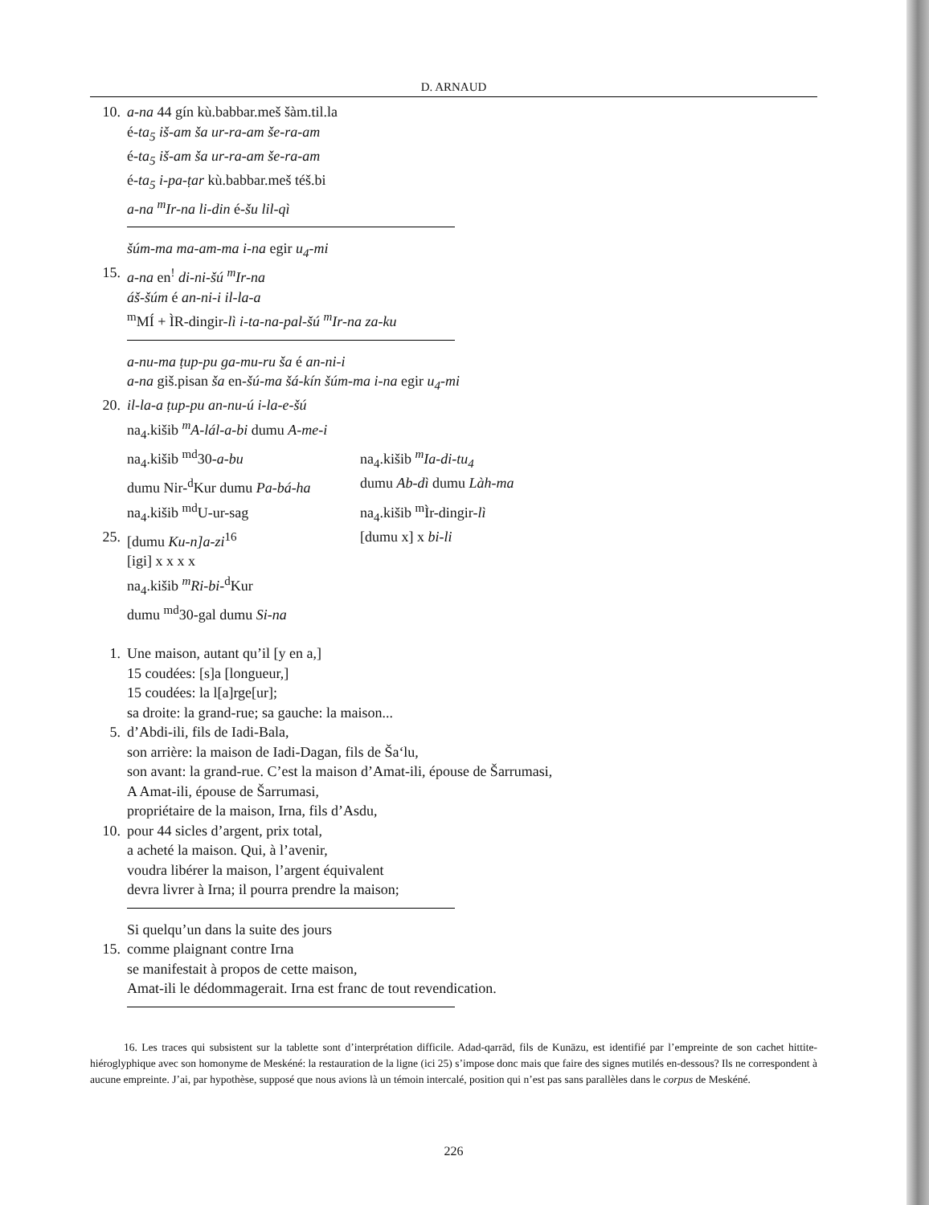D. ARNAUD
10. a-na 44 gín kù.babbar.meš šàm.til.la
é-ta<sub>5</sub> iš-am ša ur-ra-am še-ra-am
é-ta<sub>5</sub> iš-am ša ur-ra-am še-ra-am
é-ta<sub>5</sub> i-pa-ṭar kù.babbar.meš téš.bi
a-na <sup>m</sup>Ir-na li-din é-šu lil-qì
šúm-ma ma-am-ma i-na egir u<sub>4</sub>-mi
15. a-na en<sup>!</sup> di-ni-šú <sup>m</sup>Ir-na
áš-šúm é an-ni-i il-la-a
<sup>m</sup> MÍ + ÌR-dingir-lì i-ta-na-pal-šú <sup>m</sup>Ir-na za-ku
a-nu-ma ṭup-pu ga-mu-ru ša é an-ni-i
a-na giš.pisan ša en-šú-ma šá-kín šúm-ma i-na egir u<sub>4</sub>-mi
20. il-la-a ṭup-pu an-nu-ú i-la-e-šú
na<sub>4</sub>.kišib <sup>m</sup>A-lál-a-bi dumu A-me-i
na<sub>4</sub>.kišib <sup>md</sup>30-a-bu na<sub>4</sub>.kišib <sup>m</sup>Ia-di-tu<sub>4</sub>
dumu Nir-<sup>d</sup>Kur dumu Pa-bá-ha dumu Ab-dì dumu Làh-ma
na<sub>4</sub>.kišib <sup>md</sup>U-ur-sag na<sub>4</sub>.kišib <sup>m</sup>Ìr-dingir-lì
25. [dumu Ku-n]a-zi<sup>16</sup> [dumu x] x bi-li
[igi] x x x x
na<sub>4</sub>.kišib <sup>m</sup>Ri-bi-<sup>d</sup>Kur
dumu <sup>md</sup>30-gal dumu Si-na
1. Une maison, autant qu’il [y en a,]
15 coudées: [s]a [longueur,]
15 coudées: la l[a]rge[ur];
sa droite: la grand-rue; sa gauche: la maison...
5. d’Abdi-ili, fils de Iadi-Bala,
son arrière: la maison de Iadi-Dagan, fils de Ša‘lu,
son avant: la grand-rue. C’est la maison d’Amat-ili, épouse de Šarrumasi,
A Amat-ili, épouse de Šarrumasi,
propriétaire de la maison, Irna, fils d’Asdu,
10. pour 44 sicles d’argent, prix total,
a acheté la maison. Qui, à l’avenir,
voudra libérer la maison, l’argent équivalent
devra livrer à Irna; il pourra prendre la maison;
Si quelqu’un dans la suite des jours
15. comme plaignant contre Irna
se manifestait à propos de cette maison,
Amat-ili le dédommagerait. Irna est franc de tout revendication.
16. Les traces qui subsistent sur la tablette sont d’interprétation difficile. Adad-qarrād, fils de Kunāzu, est identifié par l’empreinte de son cachet hittite-hiéroglyphique avec son homonyme de Meskéné: la restauration de la ligne (ici 25) s’impose donc mais que faire des signes mutilés en-dessous? Ils ne correspondent à aucune empreinte. J’ai, par hypothèse, supposé que nous avions là un témoin intercalé, position qui n’est pas sans parallèles dans le corpus de Meskéné.
226